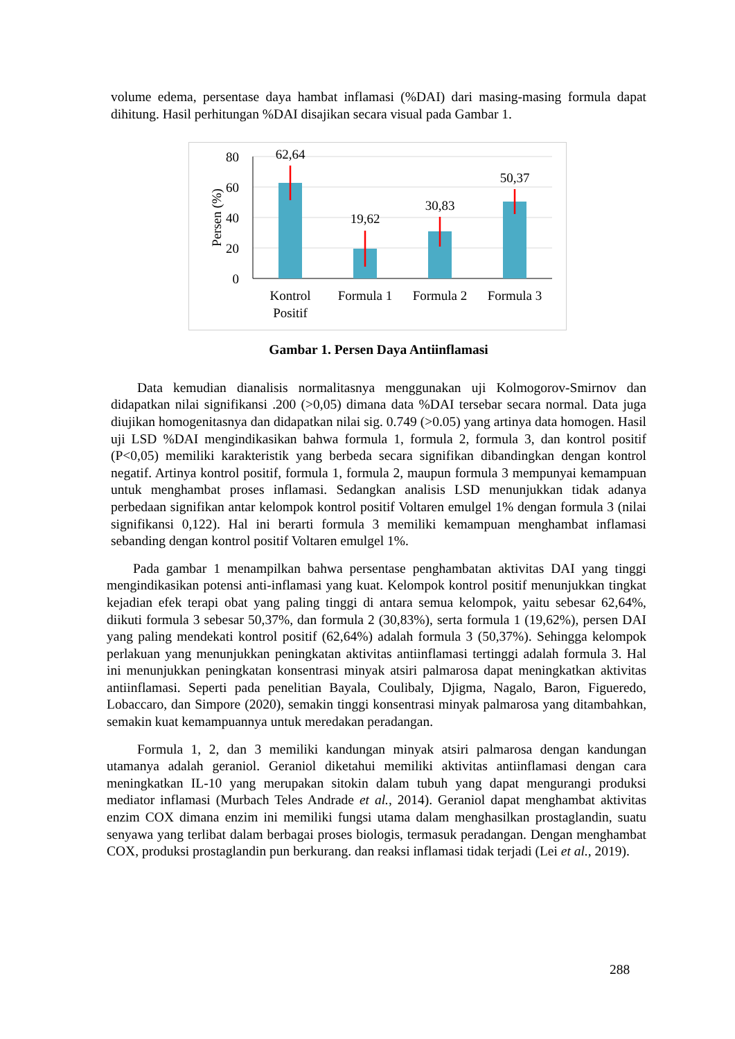volume edema, persentase daya hambat inflamasi (%DAI) dari masing-masing formula dapat dihitung. Hasil perhitungan %DAI disajikan secara visual pada Gambar 1.
80
60
40
20
0
Persen (%)
62,64
19,62
30,83
50,37
Kontrol
Positif
Formula 1
Formula 2
Formula 3
Gambar 1. Persen Daya Antiinflamasi
Data kemudian dianalisis normalitasnya menggunakan uji Kolmogorov-Smirnov dan didapatkan nilai signifikansi .200 (>0,05) dimana data %DAI tersebar secara normal. Data juga diujikan homogenitasnya dan didapatkan nilai sig. 0.749 (>0.05) yang artinya data homogen. Hasil uji LSD %DAI mengindikasikan bahwa formula 1, formula 2, formula 3, dan kontrol positif (P<0,05) memiliki karakteristik yang berbeda secara signifikan dibandingkan dengan kontrol negatif. Artinya kontrol positif, formula 1, formula 2, maupun formula 3 mempunyai kemampuan untuk menghambat proses inflamasi. Sedangkan analisis LSD menunjukkan tidak adanya perbedaan signifikan antar kelompok kontrol positif Voltaren emulgel 1% dengan formula 3 (nilai signifikansi 0,122). Hal ini berarti formula 3 memiliki kemampuan menghambat inflamasi sebanding dengan kontrol positif Voltaren emulgel 1%.
Pada gambar 1 menampilkan bahwa persentase penghambatan aktivitas DAI yang tinggi mengindikasikan potensi anti-inflamasi yang kuat. Kelompok kontrol positif menunjukkan tingkat kejadian efek terapi obat yang paling tinggi di antara semua kelompok, yaitu sebesar 62,64%, diikuti formula 3 sebesar 50,37%, dan formula 2 (30,83%), serta formula 1 (19,62%), persen DAI yang paling mendekati kontrol positif (62,64%) adalah formula 3 (50,37%). Sehingga kelompok perlakuan yang menunjukkan peningkatan aktivitas antiinflamasi tertinggi adalah formula 3. Hal ini menunjukkan peningkatan konsentrasi minyak atsiri palmarosa dapat meningkatkan aktivitas antiinflamasi. Seperti pada penelitian Bayala, Coulibaly, Djigma, Nagalo, Baron, Figueredo, Lobaccaro, dan Simpore (2020), semakin tinggi konsentrasi minyak palmarosa yang ditambahkan, semakin kuat kemampuannya untuk meredakan peradangan.
Formula 1, 2, dan 3 memiliki kandungan minyak atsiri palmarosa dengan kandungan utamanya adalah geraniol. Geraniol diketahui memiliki aktivitas antiinflamasi dengan cara meningkatkan IL-10 yang merupakan sitokin dalam tubuh yang dapat mengurangi produksi mediator inflamasi (Murbach Teles Andrade et al., 2014). Geraniol dapat menghambat aktivitas enzim COX dimana enzim ini memiliki fungsi utama dalam menghasilkan prostaglandin, suatu senyawa yang terlibat dalam berbagai proses biologis, termasuk peradangan. Dengan menghambat COX, produksi prostaglandin pun berkurang. dan reaksi inflamasi tidak terjadi (Lei et al., 2019).
288